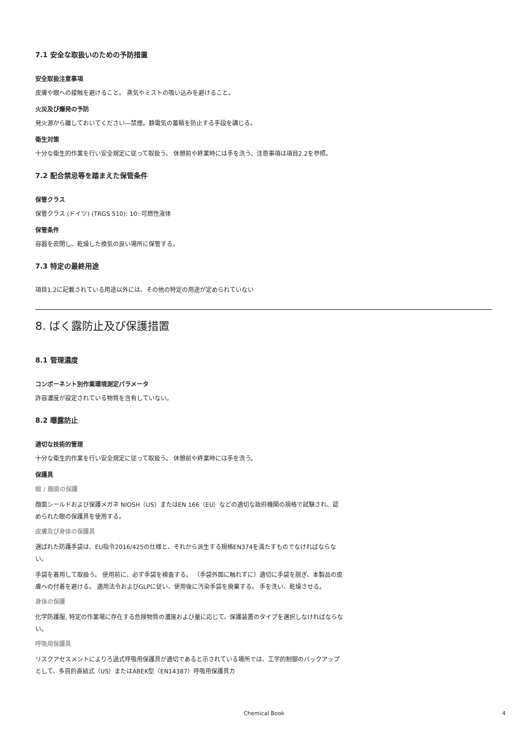7.1 安全な取扱いのための予防措置
安全取扱注意事項
皮膚や眼への接触を避けること。 蒸気やミストの吸い込みを避けること。
火災及び爆発の予防
発火源から離しておいてください―禁煙。静電気の蓄積を防止する手段を講じる。
衛生対策
十分な衛生的作業を行い安全規定に従って取扱う。 休憩前や終業時には手を洗う。注意事項は項目2.2を参照。
7.2 配合禁忌等を踏まえた保管条件
保管クラス
保管クラス (ドイツ) (TRGS 510): 10: 可燃性液体
保管条件
容器を密閉し、乾燥した換気の良い場所に保管する。
7.3 特定の最終用途
項目1.2に記載されている用途以外には、その他の特定の用途が定められていない
8. ばく露防止及び保護措置
8.1 管理濃度
コンポーネント別作業環境測定パラメータ
許容濃度が設定されている物質を含有していない。
8.2 曝露防止
適切な技術的管理
十分な衛生的作業を行い安全規定に従って取扱う。 休憩前や終業時には手を洗う。
保護具
眼 / 顔面の保護
顔面シールドおよび保護メガネ NIOSH（US）またはEN 166（EU）などの適切な政府機関の規格で試験され、認められた眼の保護具を使用する。
皮膚及び身体の保護具
選ばれた防護手袋は、EU指令2016/425の仕様と、それから派生する規格EN374を満たすものでなければならない。
手袋を着用して取扱う。 使用前に、必ず手袋を検査する。 （手袋外面に触れずに）適切に手袋を脱ぎ、本製品の皮膚への付着を避ける。 適用法令およびGLPに従い、使用後に汚染手袋を廃棄する。 手を洗い、乾燥させる。
身体の保護
化学防護服, 特定の作業場に存在する危険物質の濃度および量に応じて、保護装置のタイプを選択しなければならない。
呼吸用保護具
リスクアセスメントによりろ過式呼吸用保護具が適切であると示されている場所では、工学的制御のバックアップとして、多目的直結式（US）またはABEK型（EN14387）呼吸用保護具カ
Chemical Book 4